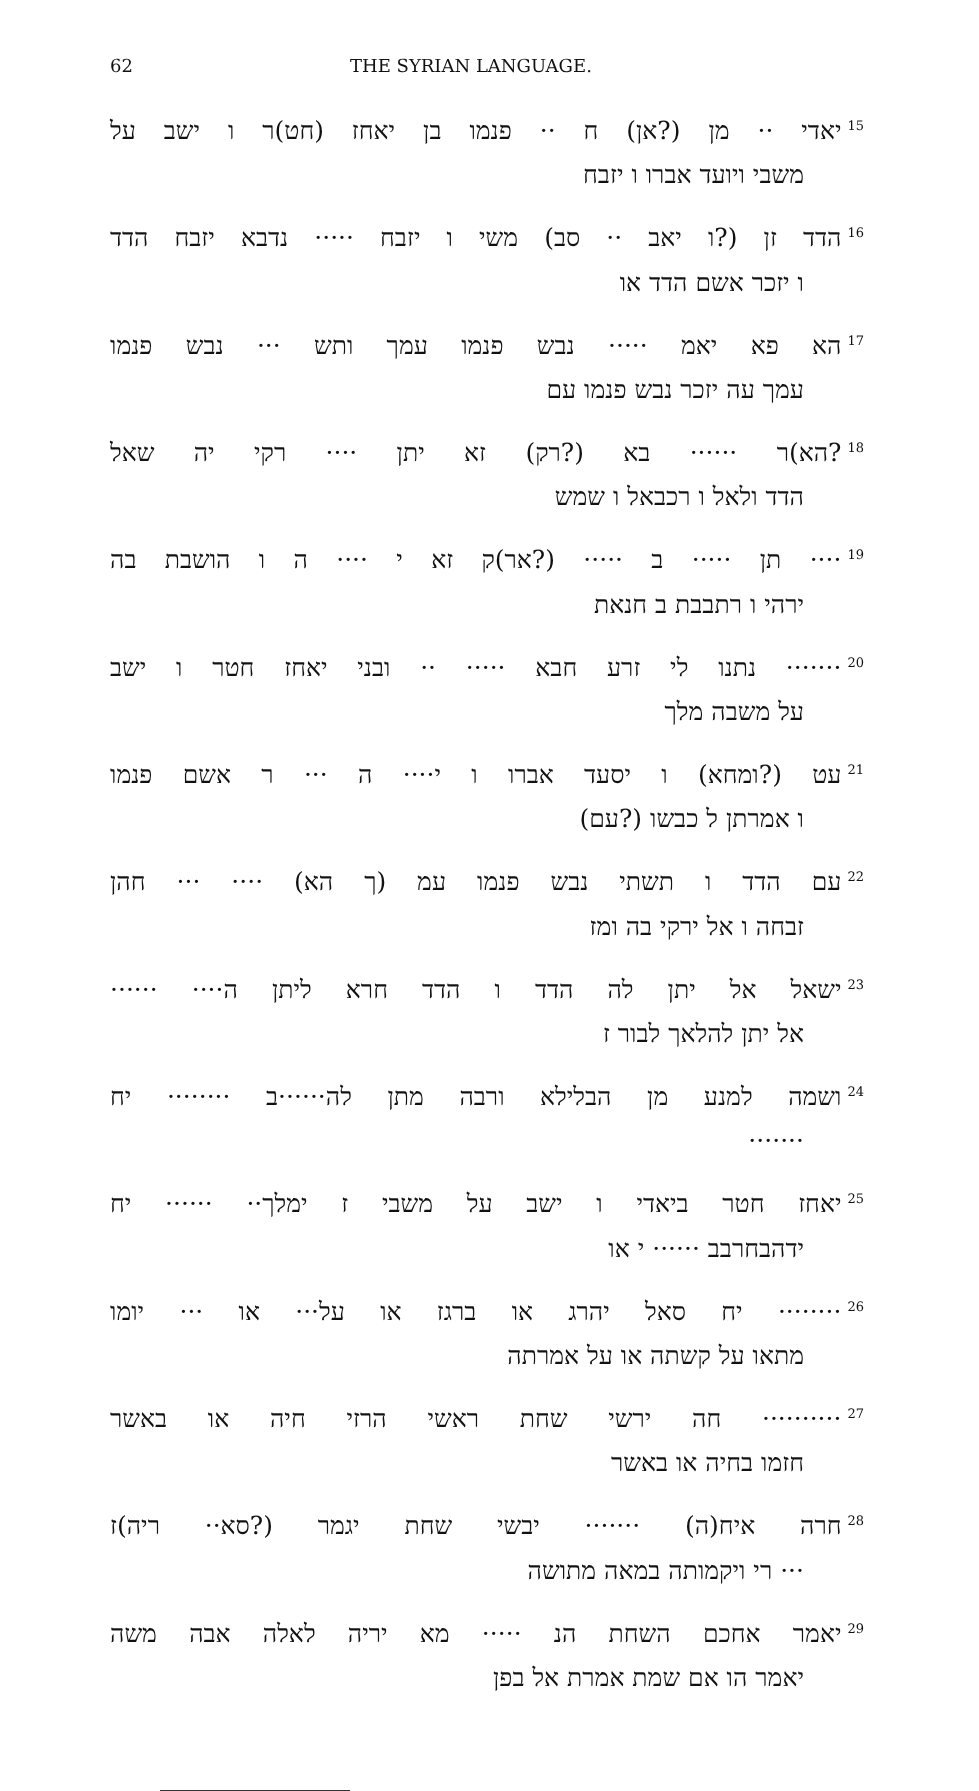62 THE SYRIAN LANGUAGE.
<sup>15</sup> יאדי ·· מן (?אן) ח ·· פנמו בן יאחז (חט)ר ו ישב על
משבי ויועד אברו ו יזבח
<sup>16</sup> הדד זן (?ו יאב ·· סב) משי ו יזבח ····· נדבא יזבח הדד
ו יזכר אשם הדד או
<sup>17</sup> הא פא יאמ ····· נבש פנמו עמך ותש ··· נבש פנמו
עמך עה יזכר נבש פנמו עם
<sup>18</sup>?הא)ר ······ בא (?רק) זא יתן ···· רקי יה שאל
הדד ולאל ו רכבאל ו שמש
<sup>19</sup>···· תן ····· ב ····· (?אר)ק זא י ···· ה ו הושבת בה
ירהי ו רתבבת ב חנאת
<sup>20</sup>······· נתנו לי זרע חבא ····· ·· ובני יאחז חטר ו ישב
על משבה מלך
<sup>21</sup> עט (?ומחא) ו יסעד אברו ו י···· ה ··· ר אשם פנמו
ו אמרתן ל כבשו (?עם)
<sup>22</sup> עם הדד ו תשתי נבש פנמו עמ (ך הא) ···· ··· חהן
זבחה ו אל ירקי בה ומז
<sup>23</sup> ישאל אל יתן לה הדד ו הדד חרא ליתן ה···· ······
אל יתן להלאך לבור ז
<sup>24</sup> ושמה למנע מן הבלילא ורבה מתן לה······ב ········ יח
·······
<sup>25</sup> יאחז חטר ביאדי ו ישב על משבי ז ימלך·· ······ יח
ידהבחרבב ······ י או
<sup>26</sup>········ יח סאל יהרג או ברגז או על··· או ··· יומו
מתאו על קשתה או על אמרתה
<sup>27</sup>·········· חה ירשי שחת ראשי הרזי חיה או באשר
חזמו בחיה או באשר
<sup>28</sup> חרה איח(ה) ······· יבשי שחת יגמר (?סא·· ריה)ז
··· רי ויקמותה במאה מתושה
<sup>29</sup> יאמר אחכם השחת הנ ····· מא יריה לאלה אבה משה
יאמר הו אם שמת אמרת אל בפן